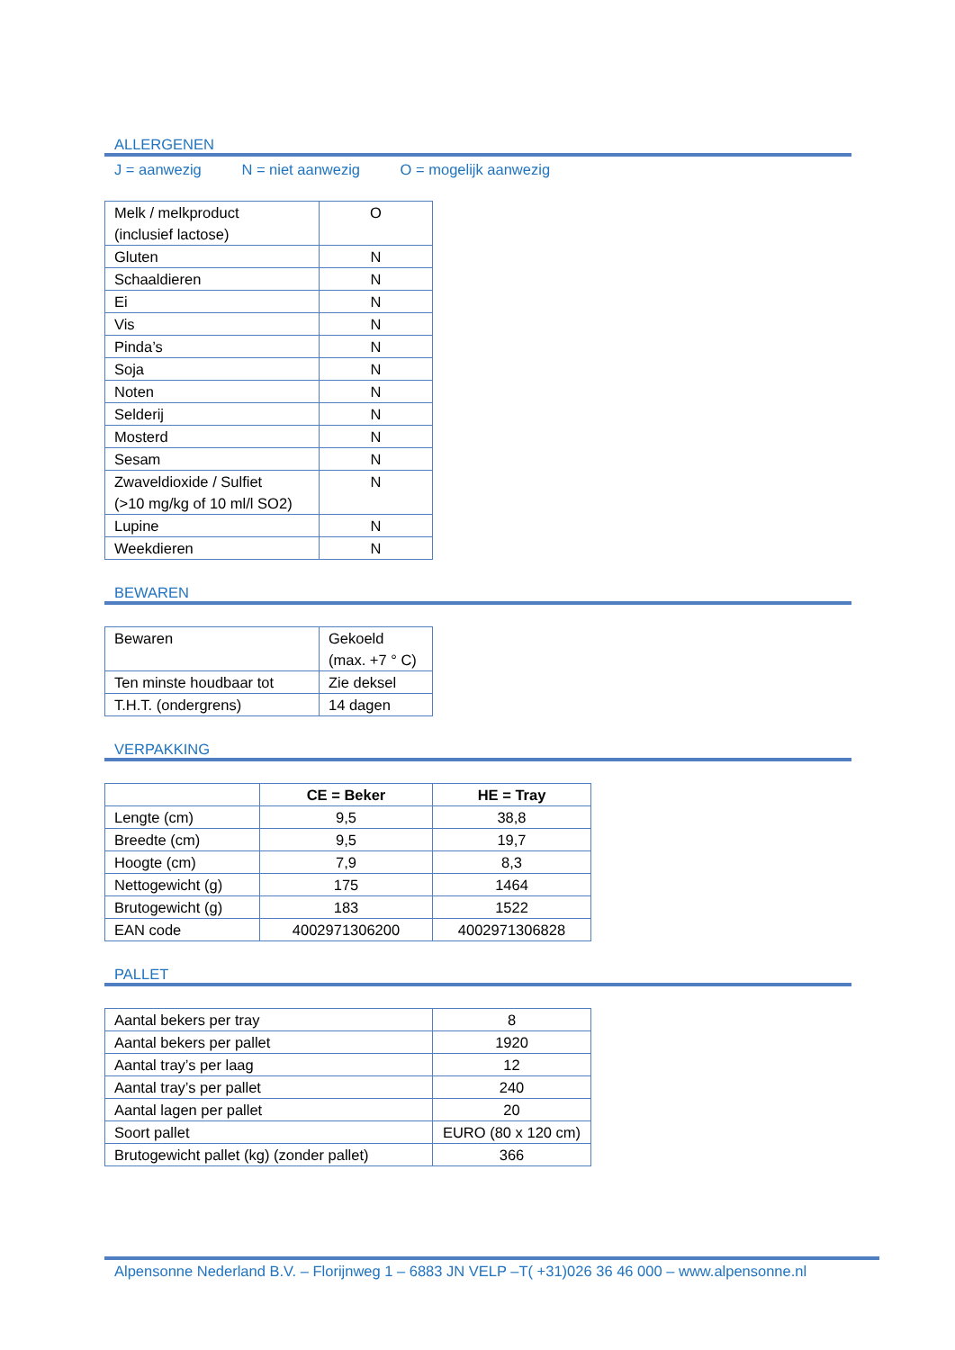ALLERGENEN
J = aanwezig N = niet aanwezig O = mogelijk aanwezig
| Melk / melkproduct (inclusief lactose) | O |
| Gluten | N |
| Schaaldieren | N |
| Ei | N |
| Vis | N |
| Pinda’s | N |
| Soja | N |
| Noten | N |
| Selderij | N |
| Mosterd | N |
| Sesam | N |
| Zwaveldioxide / Sulfiet (>10 mg/kg of 10 ml/l SO2) | N |
| Lupine | N |
| Weekdieren | N |
BEWAREN
| Bewaren | Gekoeld (max. +7 ° C) |
| Ten minste houdbaar tot | Zie deksel |
| T.H.T. (ondergrens) | 14 dagen |
VERPAKKING
| | CE = Beker | HE = Tray |
| Lengte (cm) | 9,5 | 38,8 |
| Breedte (cm) | 9,5 | 19,7 |
| Hoogte (cm) | 7,9 | 8,3 |
| Nettogewicht (g) | 175 | 1464 |
| Brutogewicht (g) | 183 | 1522 |
| EAN code | 4002971306200 | 4002971306828 |
PALLET
| Aantal bekers per tray | 8 |
| Aantal bekers per pallet | 1920 |
| Aantal tray’s per laag | 12 |
| Aantal tray’s per pallet | 240 |
| Aantal lagen per pallet | 20 |
| Soort pallet | EURO (80 x 120 cm) |
| Brutogewicht pallet (kg) (zonder pallet) | 366 |
Alpensonne Nederland B.V. – Florijnweg 1 – 6883 JN VELP –T( +31)026 36 46 000 – www.alpensonne.nl